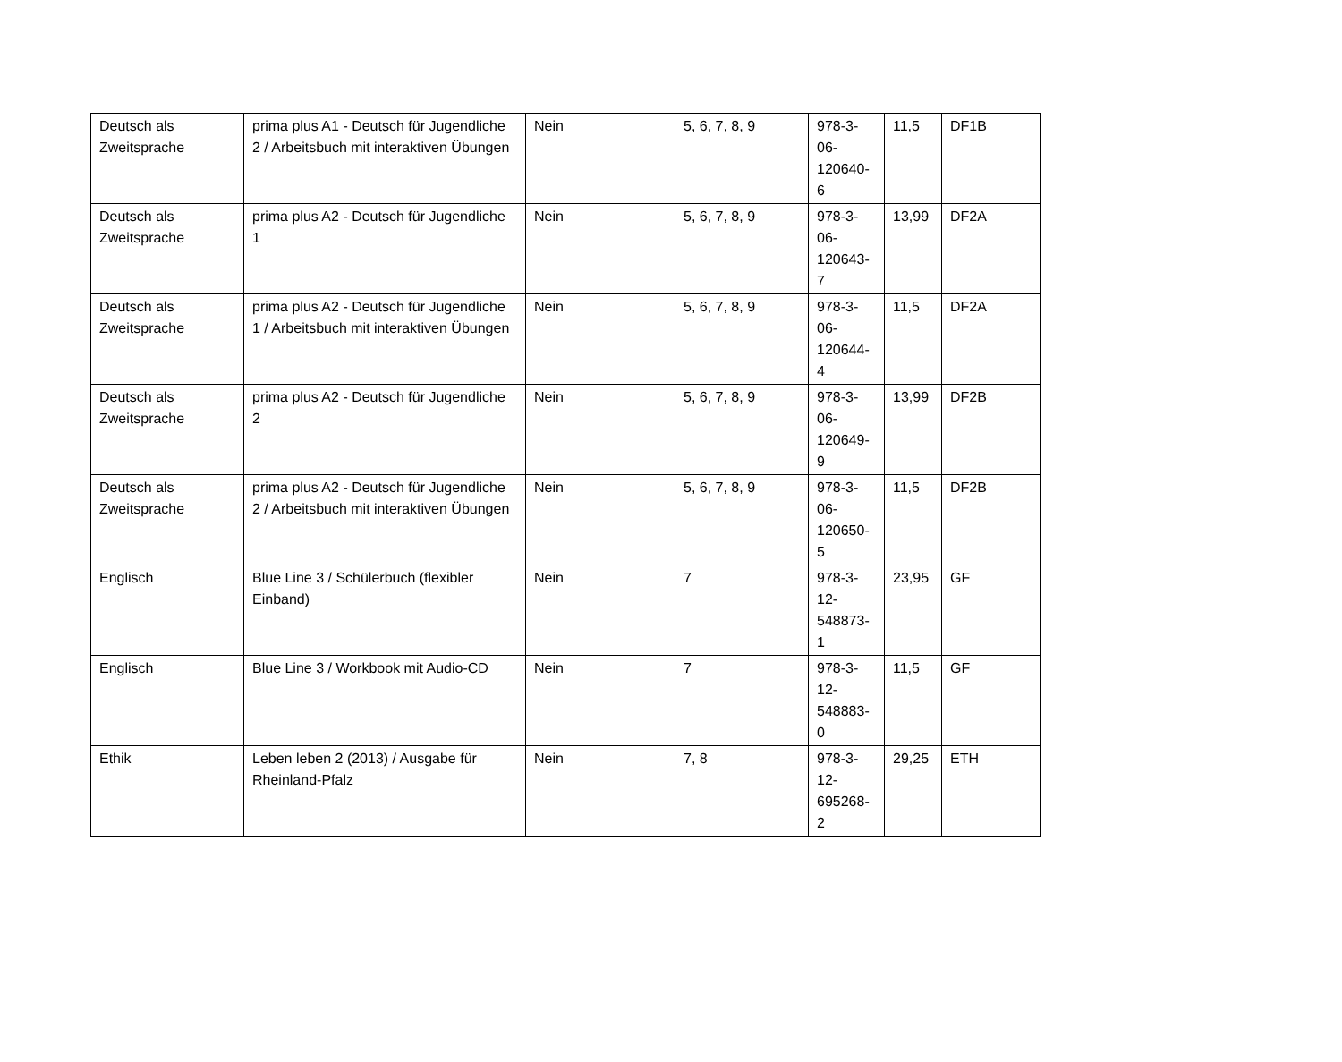| Deutsch als Zweitsprache | prima plus A1 - Deutsch für Jugendliche 2 / Arbeitsbuch mit interaktiven Übungen | Nein | 5, 6, 7, 8, 9 | 978-3- 06- 120640- 6 | 11,5 | DF1B |
| Deutsch als Zweitsprache | prima plus A2 - Deutsch für Jugendliche 1 | Nein | 5, 6, 7, 8, 9 | 978-3- 06- 120643- 7 | 13,99 | DF2A |
| Deutsch als Zweitsprache | prima plus A2 - Deutsch für Jugendliche 1 / Arbeitsbuch mit interaktiven Übungen | Nein | 5, 6, 7, 8, 9 | 978-3- 06- 120644- 4 | 11,5 | DF2A |
| Deutsch als Zweitsprache | prima plus A2 - Deutsch für Jugendliche 2 | Nein | 5, 6, 7, 8, 9 | 978-3- 06- 120649- 9 | 13,99 | DF2B |
| Deutsch als Zweitsprache | prima plus A2 - Deutsch für Jugendliche 2 / Arbeitsbuch mit interaktiven Übungen | Nein | 5, 6, 7, 8, 9 | 978-3- 06- 120650- 5 | 11,5 | DF2B |
| Englisch | Blue Line 3 / Schülerbuch (flexibler Einband) | Nein | 7 | 978-3- 12- 548873- 1 | 23,95 | GF |
| Englisch | Blue Line 3 / Workbook mit Audio-CD | Nein | 7 | 978-3- 12- 548883- 0 | 11,5 | GF |
| Ethik | Leben leben 2 (2013) / Ausgabe für Rheinland-Pfalz | Nein | 7, 8 | 978-3- 12- 695268- 2 | 29,25 | ETH |